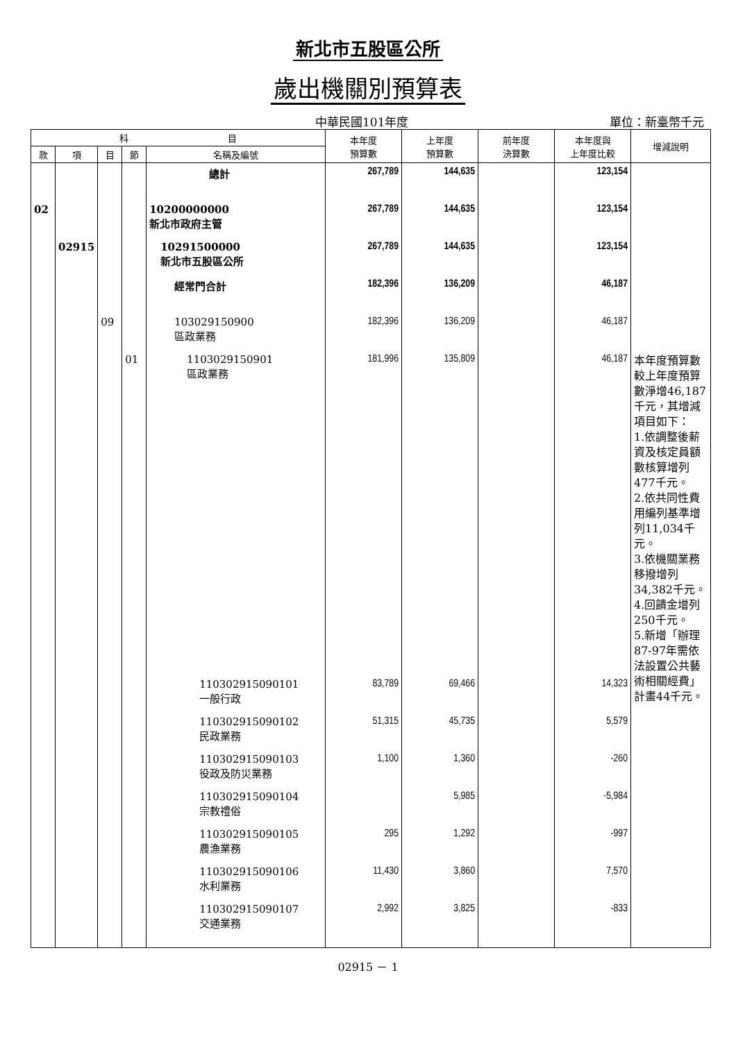新北市五股區公所
歲出機關別預算表
中華民國101年度 單位：新臺幣千元
| 科 目 | | | | | 本年度 預算數 | 上年度 預算數 | 前年度 決算數 | 本年度與 上年度比較 | 增減說明 |
| --- | --- | --- | --- | --- | --- | --- | --- | --- | --- |
| 款 | 項 | 目 | 節 | 名稱及編號 | | | | | |
| | | | | 總計 | 267,789 | 144,635 | | 123,154 | |
| 02 | | | | 10200000000 新北市政府主管 | 267,789 | 144,635 | | 123,154 | |
| | 02915 | | | 10291500000 新北市五股區公所 | 267,789 | 144,635 | | 123,154 | |
| | | | | 經常門合計 | 182,396 | 136,209 | | 46,187 | |
| | | 09 | | 103029150900 區政業務 | 182,396 | 136,209 | | 46,187 | |
| | | | 01 | 1103029150901 區政業務 | 181,996 | 135,809 | | 46,187 | 本年度預算數較上年度預算數淨增46,187千元，其增減項目如下： 1.依調整後薪資及核定員額數核算增列477千元。 2.依共同性費用編列基準增列11,034千元。 3.依機關業務移撥增列34,382千元。 4.回饋金增列250千元。 5.新增「辦理87-97年需依法設置公共藝術相關經費」計畫44千元。 |
| | | | | 110302915090101 一般行政 | 83,789 | 69,466 | | 14,323 | |
| | | | | 110302915090102 民政業務 | 51,315 | 45,735 | | 5,579 | |
| | | | | 110302915090103 役政及防災業務 | 1,100 | 1,360 | | -260 | |
| | | | | 110302915090104 宗教禮俗 | | 5,985 | | -5,984 | |
| | | | | 110302915090105 農漁業務 | 295 | 1,292 | | -997 | |
| | | | | 110302915090106 水利業務 | 11,430 | 3,860 | | 7,570 | |
| | | | | 110302915090107 交通業務 | 2,992 | 3,825 | | -833 | |
02915 － 1